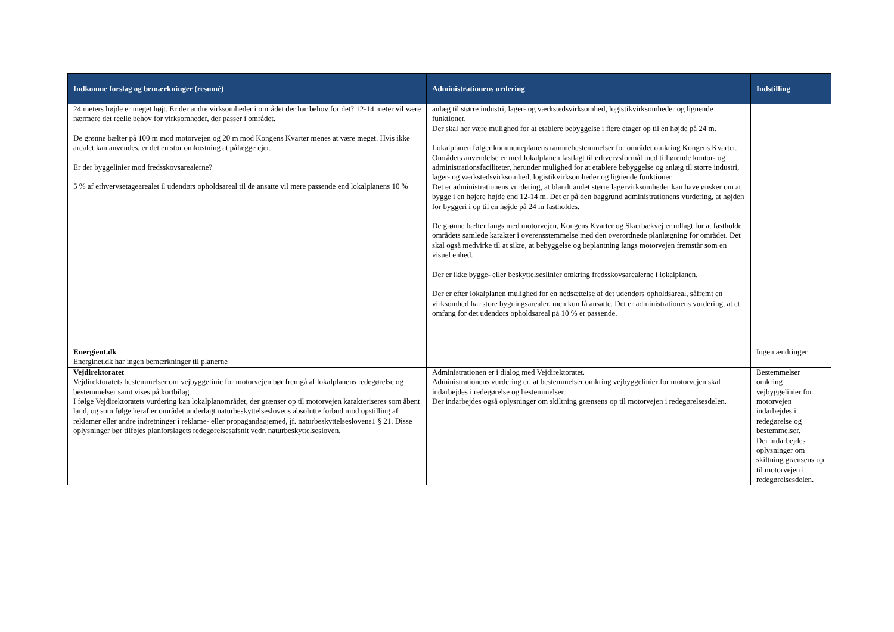| Indkomne forslag og bemærkninger (resumé) | Administrationens urdering | Indstilling |
| --- | --- | --- |
| 24 meters højde er meget højt. Er der andre virksomheder i området der har behov for det? 12-14 meter vil være nærmere det reelle behov for virksomheder, der passer i området. De grønne bælter på 100 m mod motorvejen og 20 m mod Kongens Kvarter menes at være meget. Hvis ikke arealet kan anvendes, er det en stor omkostning at pålægge ejer. Er der byggelinier mod fredsskovsarealerne? 5 % af erhvervsetagearealet il udendørs opholdsareal til de ansatte vil mere passende end lokalplanens 10 % | anlæg til større industri, lager- og værkstedsvirksomhed, logistikvirksomheder og lignende funktioner. Der skal her være mulighed for at etablere bebyggelse i flere etager op til en højde på 24 m. Lokalplanen følger kommuneplanens rammebestemmelser for området omkring Kongens Kvarter. Områdets anvendelse er med lokalplanen fastlagt til erhvervsformål med tilhørende kontor- og administrationsfaciliteter, herunder mulighed for at etablere bebyggelse og anlæg til større industri, lager- og værkstedsvirksomhed, logistikvirksomheder og lignende funktioner. Det er administrationens vurdering, at blandt andet større lagervirksomheder kan have ønsker om at bygge i en højere højde end 12-14 m. Det er på den baggrund administrationens vurdering, at højden for byggeri i op til en højde på 24 m fastholdes. De grønne bælter langs med motorvejen, Kongens Kvarter og Skærbækvej er udlagt for at fastholde områdets samlede karakter i overensstemmelse med den overordnede planlægning for området. Det skal også medvirke til at sikre, at bebyggelse og beplantning langs motorvejen fremstår som en visuel enhed. Der er ikke bygge- eller beskyttelseslinier omkring fredsskovsarealerne i lokalplanen. Der er efter lokalplanen mulighed for en nedsættelse af det udendørs opholdsareal, såfremt en virksomhed har store bygningsarealer, men kun få ansatte. Det er administrationens vurdering, at et omfang for det udendørs opholdsareal på 10 % er passende. | |
| Energient.dk Energinet.dk har ingen bemærkninger til planerne | | Ingen ændringer |
| Vejdirektoratet Vejdirektoratets bestemmelser om vejbyggelinie for motorvejen bør fremgå af lokalplanens redegørelse og bestemmelser samt vises på kortbilag. I følge Vejdirektoratets vurdering kan lokalplanområdet, der grænser op til motorvejen karakteriseres som åbent land, og som følge heraf er området underlagt naturbeskyttelseslovens absolutte forbud mod opstilling af reklamer eller andre indretninger i reklame- eller propagandaøjemed, jf. naturbeskyttelseslovens1 § 21. Disse oplysninger bør tilføjes planforslagets redegørelsesafsnit vedr. naturbeskyttelsesloven. | Administrationen er i dialog med Vejdirektoratet. Administrationens vurdering er, at bestemmelser omkring vejbyggelinier for motorvejen skal indarbejdes i redegørelse og bestemmelser. Der indarbejdes også oplysninger om skiltning grænsens op til motorvejen i redegørelsesdelen. | Bestemmelser omkring vejbyggelinier for motorvejen indarbejdes i redegørelse og bestemmelser. Der indarbejdes oplysninger om skiltning grænsens op til motorvejen i redegørelsesdelen. |